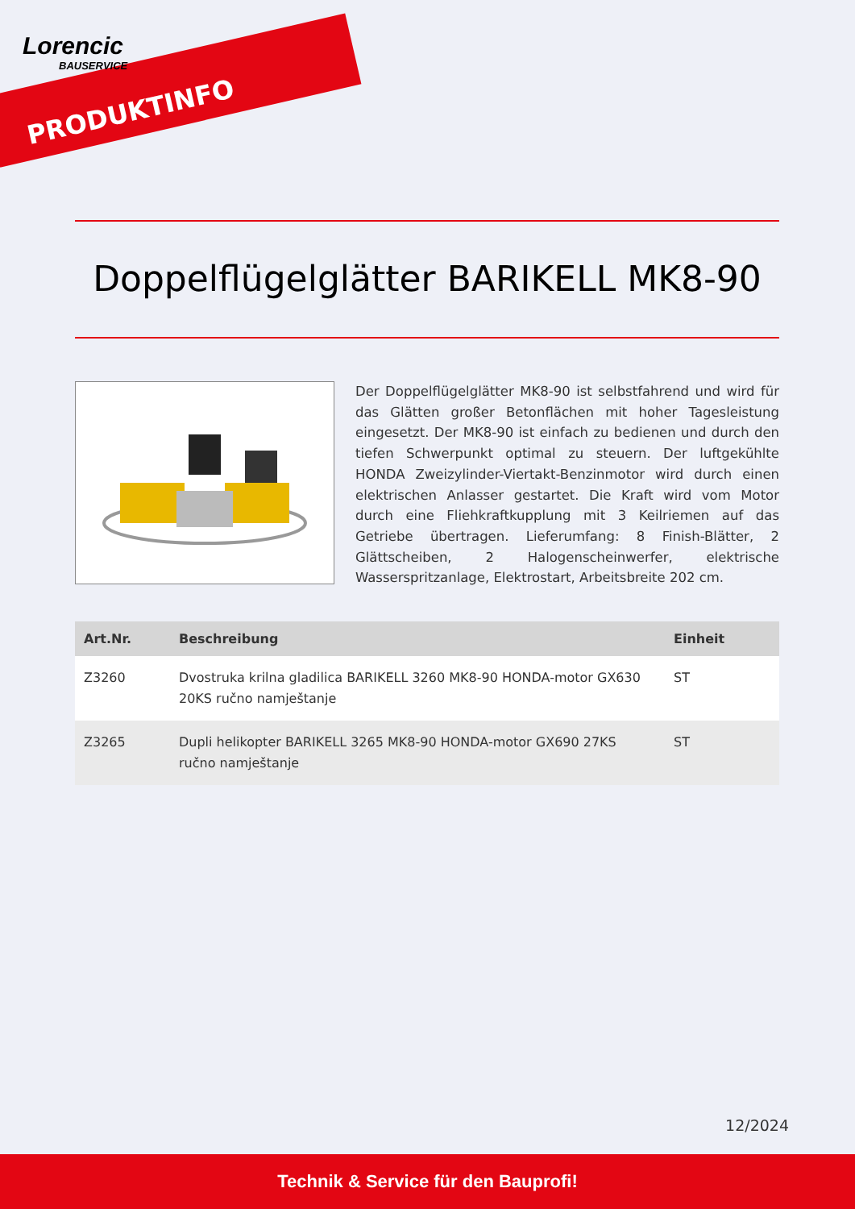Lorencic
BAUSERVICE
PRODUKTINFO
Doppelflügelglätter BARIKELL MK8-90
Der Doppelflügelglätter MK8-90 ist selbstfahrend und wird für das Glätten großer Betonflächen mit hoher Tagesleistung eingesetzt. Der MK8-90 ist einfach zu bedienen und durch den tiefen Schwerpunkt optimal zu steuern. Der luftgekühlte HONDA Zweizylinder-Viertakt-Benzinmotor wird durch einen elektrischen Anlasser gestartet. Die Kraft wird vom Motor durch eine Fliehkraftkupplung mit 3 Keilriemen auf das Getriebe übertragen. Lieferumfang: 8 Finish-Blätter, 2 Glättscheiben, 2 Halogenscheinwerfer, elektrische Wasserspritzanlage, Elektrostart, Arbeitsbreite 202 cm.
| Art.Nr. | Beschreibung | Einheit |
| --- | --- | --- |
| Z3260 | Dvostruka krilna gladilica BARIKELL 3260 MK8-90 HONDA-motor GX630 20KS ručno namještanje | ST |
| Z3265 | Dupli helikopter BARIKELL 3265 MK8-90 HONDA-motor GX690 27KS ručno namještanje | ST |
12/2024
Technik & Service für den Bauprofi!